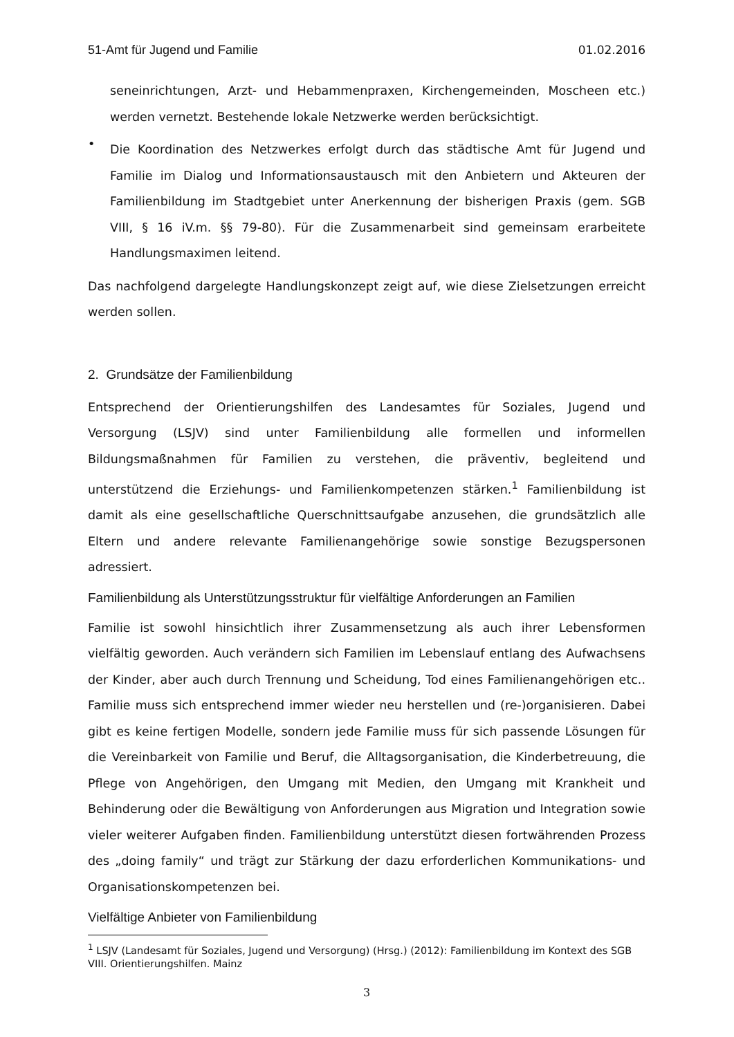51-Amt für Jugend und Familie 01.02.2016
seneinrichtungen, Arzt- und Hebammenpraxen, Kirchengemeinden, Moscheen etc.) werden vernetzt. Bestehende lokale Netzwerke werden berücksichtigt.
•
Die Koordination des Netzwerkes erfolgt durch das städtische Amt für Jugend und Familie im Dialog und Informationsaustausch mit den Anbietern und Akteuren der Familienbildung im Stadtgebiet unter Anerkennung der bisherigen Praxis (gem. SGB VIII, § 16 iV.m. §§ 79-80). Für die Zusammenarbeit sind gemeinsam erarbeitete Handlungsmaximen leitend.
Das nachfolgend dargelegte Handlungskonzept zeigt auf, wie diese Zielsetzungen erreicht werden sollen.
2. Grundsätze der Familienbildung
Entsprechend der Orientierungshilfen des Landesamtes für Soziales, Jugend und Versorgung (LSJV) sind unter Familienbildung alle formellen und informellen Bildungsmaßnahmen für Familien zu verstehen, die präventiv, begleitend und unterstützend die Erziehungs- und Familienkompetenzen stärken.<sup>1</sup> Familienbildung ist damit als eine gesellschaftliche Querschnittsaufgabe anzusehen, die grundsätzlich alle Eltern und andere relevante Familienangehörige sowie sonstige Bezugspersonen adressiert.
Familienbildung als Unterstützungsstruktur für vielfältige Anforderungen an Familien
Familie ist sowohl hinsichtlich ihrer Zusammensetzung als auch ihrer Lebensformen vielfältig geworden. Auch verändern sich Familien im Lebenslauf entlang des Aufwachsens der Kinder, aber auch durch Trennung und Scheidung, Tod eines Familienangehörigen etc.. Familie muss sich entsprechend immer wieder neu herstellen und (re-)organisieren. Dabei gibt es keine fertigen Modelle, sondern jede Familie muss für sich passende Lösungen für die Vereinbarkeit von Familie und Beruf, die Alltagsorganisation, die Kinderbetreuung, die Pflege von Angehörigen, den Umgang mit Medien, den Umgang mit Krankheit und Behinderung oder die Bewältigung von Anforderungen aus Migration und Integration sowie vieler weiterer Aufgaben finden. Familienbildung unterstützt diesen fortwährenden Prozess des „doing family“ und trägt zur Stärkung der dazu erforderlichen Kommunikations- und Organisationskompetenzen bei.
Vielfältige Anbieter von Familienbildung
<sup>1</sup> LSJV (Landesamt für Soziales, Jugend und Versorgung) (Hrsg.) (2012): Familienbildung im Kontext des SGB VIII. Orientierungshilfen. Mainz
3